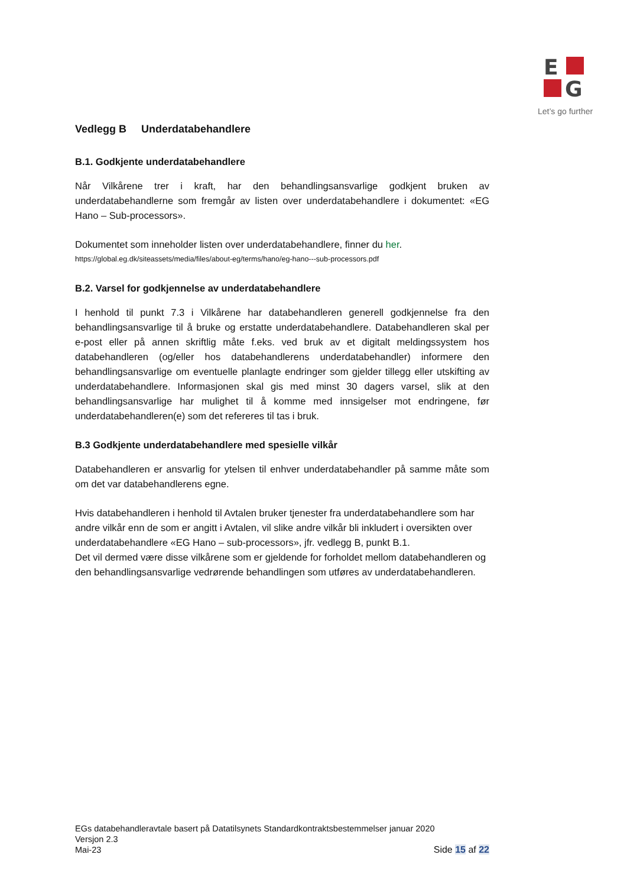E
G
Let’s go further
Vedlegg B Underdatabehandlere
B.1. Godkjente underdatabehandlere
Når Vilkårene trer i kraft, har den behandlingsansvarlige godkjent bruken av underdatabehandlerne som fremgår av listen over underdatabehandlere i dokumentet: «EG Hano – Sub-processors».
Dokumentet som inneholder listen over underdatabehandlere, finner du her.
https://global.eg.dk/siteassets/media/files/about-eg/terms/hano/eg-hano---sub-processors.pdf
B.2. Varsel for godkjennelse av underdatabehandlere
I henhold til punkt 7.3 i Vilkårene har databehandleren generell godkjennelse fra den behandlingsansvarlige til å bruke og erstatte underdatabehandlere. Databehandleren skal per e-post eller på annen skriftlig måte f.eks. ved bruk av et digitalt meldingssystem hos databehandleren (og/eller hos databehandlerens underdatabehandler) informere den behandlingsansvarlige om eventuelle planlagte endringer som gjelder tillegg eller utskifting av underdatabehandlere. Informasjonen skal gis med minst 30 dagers varsel, slik at den behandlingsansvarlige har mulighet til å komme med innsigelser mot endringene, før underdatabehandleren(e) som det refereres til tas i bruk.
B.3 Godkjente underdatabehandlere med spesielle vilkår
Databehandleren er ansvarlig for ytelsen til enhver underdatabehandler på samme måte som om det var databehandlerens egne.
Hvis databehandleren i henhold til Avtalen bruker tjenester fra underdatabehandlere som har andre vilkår enn de som er angitt i Avtalen, vil slike andre vilkår bli inkludert i oversikten over underdatabehandlere «EG Hano – sub-processors», jfr. vedlegg B, punkt B.1.
Det vil dermed være disse vilkårene som er gjeldende for forholdet mellom databehandleren og den behandlingsansvarlige vedrørende behandlingen som utføres av underdatabehandleren.
EGs databehandleravtale basert på Datatilsynets Standardkontraktsbestemmelser januar 2020
Versjon 2.3
Side 15 af 22 Mai-23